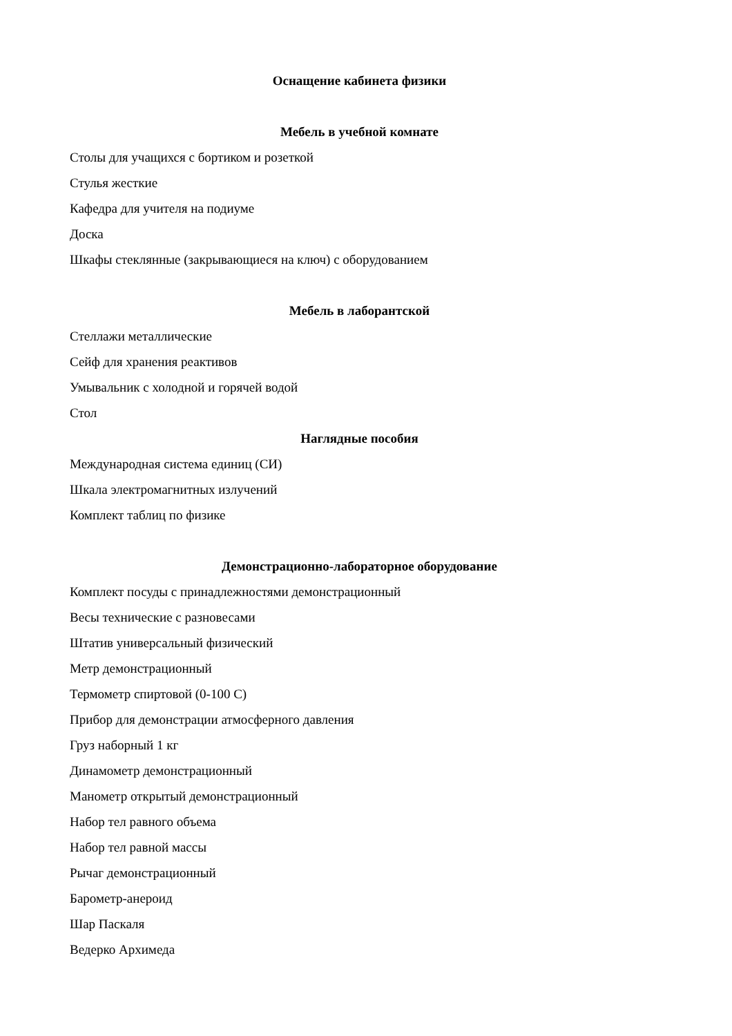Оснащение кабинета физики
Мебель в учебной комнате
Столы для учащихся с бортиком и розеткой
Стулья жесткие
Кафедра для учителя на подиуме
Доска
Шкафы стеклянные (закрывающиеся на ключ) с оборудованием
Мебель в лаборантской
Стеллажи металлические
Сейф для хранения реактивов
Умывальник с холодной и горячей водой
Стол
Наглядные пособия
Международная система единиц (СИ)
Шкала электромагнитных излучений
Комплект таблиц по физике
Демонстрационно-лабораторное оборудование
Комплект посуды с принадлежностями демонстрационный
Весы технические с разновесами
Штатив универсальный физический
Метр демонстрационный
Термометр спиртовой (0-100 С)
Прибор для демонстрации атмосферного давления
Груз наборный 1 кг
Динамометр демонстрационный
Манометр открытый демонстрационный
Набор тел равного объема
Набор тел равной массы
Рычаг демонстрационный
Барометр-анероид
Шар Паскаля
Ведерко Архимеда